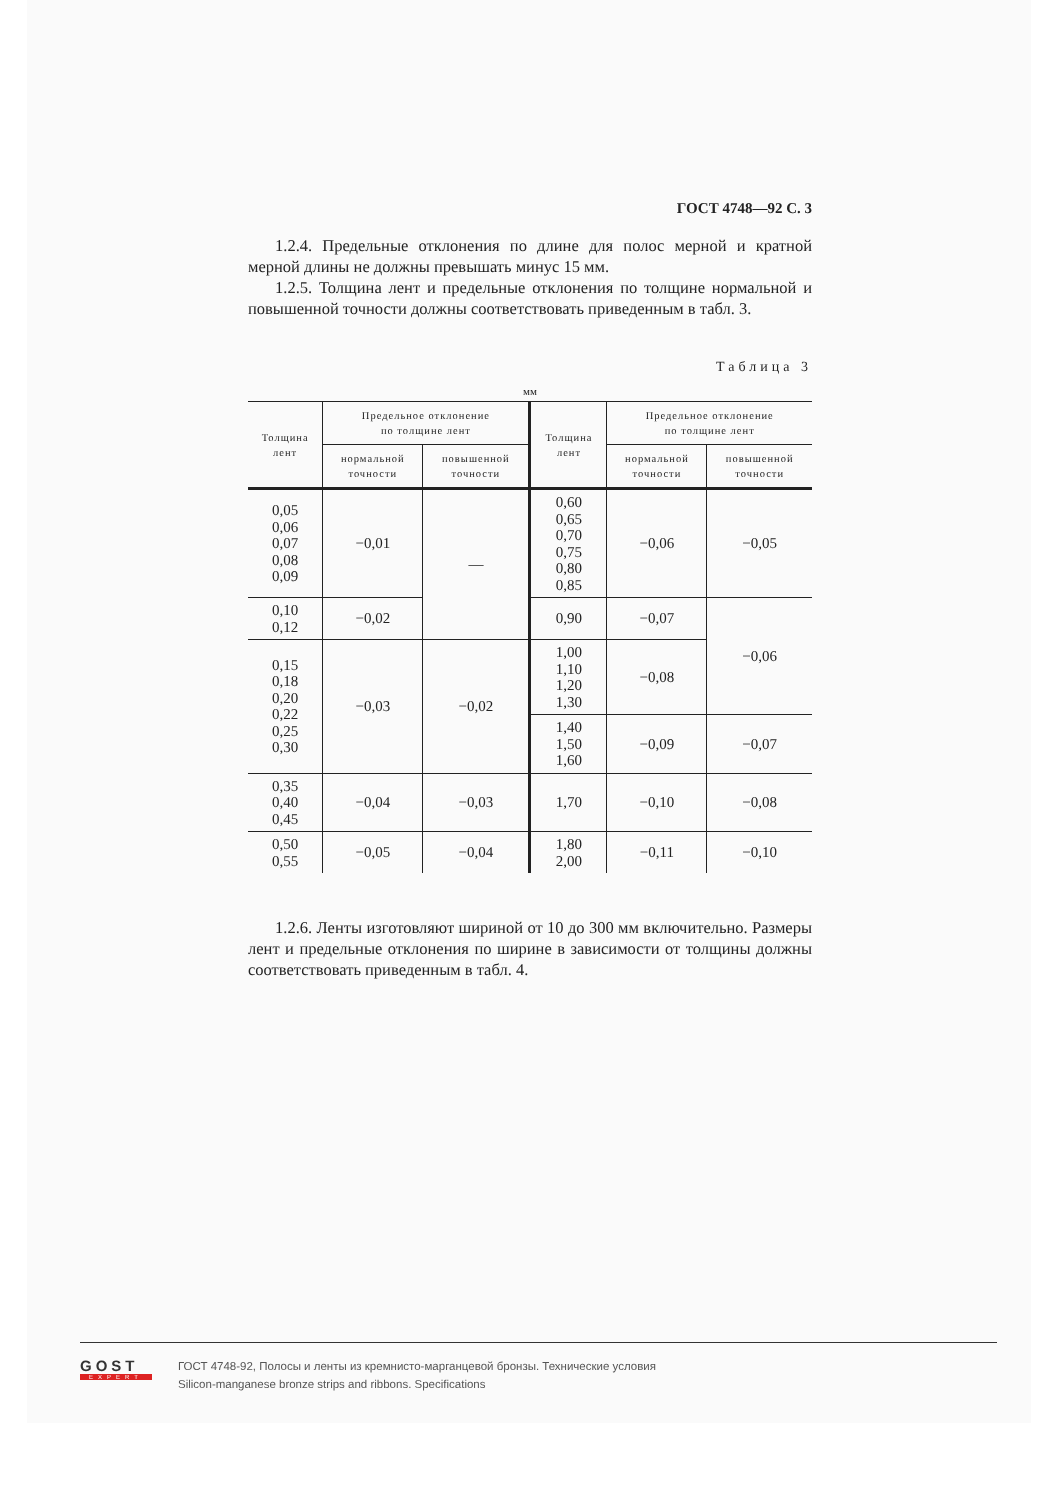ГОСТ 4748—92 С. 3
1.2.4. Предельные отклонения по длине для полос мерной и кратной мерной длины не должны превышать минус 15 мм.
1.2.5. Толщина лент и предельные отклонения по толщине нормальной и повышенной точности должны соответствовать приведенным в табл. 3.
Таблица 3
мм
| Толщина лент | Предельное отклонение по толщине лент | | Толщина лент | Предельное отклонение по толщине лент | |
| --- | --- | --- | --- | --- | --- |
| | нормальной точности | повышенной точности | | нормальной точности | повышенной точности |
| 0,05 0,06 0,07 0,08 0,09 | −0,01 | — | 0,60 0,65 0,70 0,75 0,80 0,85 | −0,06 | −0,05 |
| 0,10 0,12 | −0,02 | | 0,90 | −0,07 | −0,06 |
| 0,15 0,18 0,20 0,22 0,25 0,30 | −0,03 | −0,02 | 1,00 1,10 1,20 1,30 | −0,08 | |
| | | | 1,40 1,50 1,60 | −0,09 | −0,07 |
| 0,35 0,40 0,45 | −0,04 | −0,03 | 1,70 | −0,10 | −0,08 |
| 0,50 0,55 | −0,05 | −0,04 | 1,80 2,00 | −0,11 | −0,10 |
1.2.6. Ленты изготовляют шириной от 10 до 300 мм включительно. Размеры лент и предельные отклонения по ширине в зависимости от толщины должны соответствовать приведенным в табл. 4.
GOST
EXPERT
ГОСТ 4748-92, Полосы и ленты из кремнисто-марганцевой бронзы. Технические условия
Silicon-manganese bronze strips and ribbons. Specifications